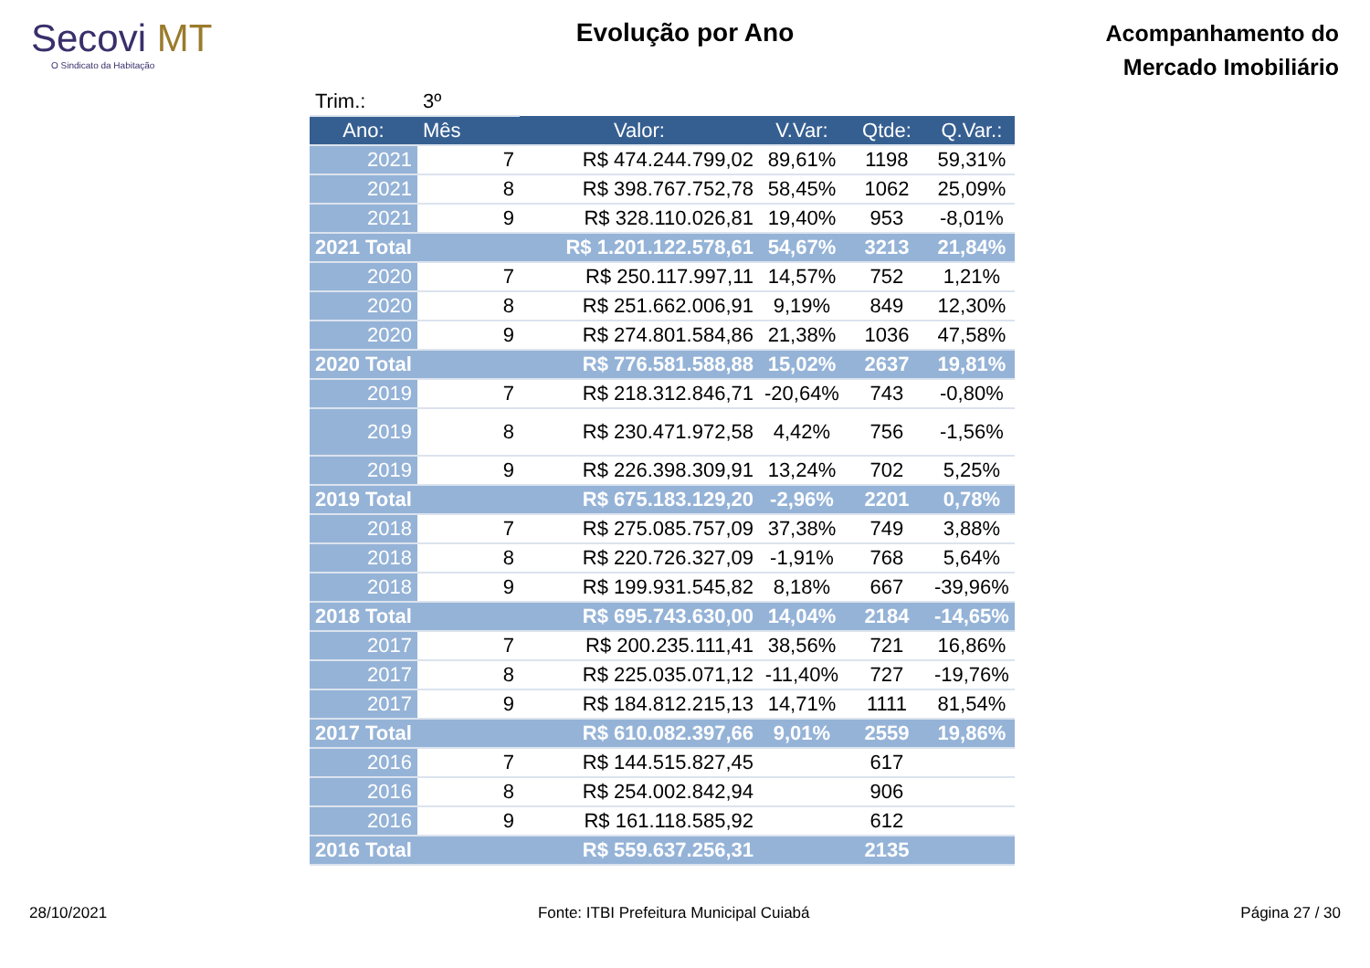Secovi MT
O Sindicato da Habitação
Evolução por Ano
Acompanhamento do
Mercado Imobiliário
| Trim.: | 3º | | | | |
| Ano: | Mês | Valor: | V.Var: | Qtde: | Q.Var.: |
| 2021 | 7 | R$ 474.244.799,02 | 89,61% | 1198 | 59,31% |
| 2021 | 8 | R$ 398.767.752,78 | 58,45% | 1062 | 25,09% |
| 2021 | 9 | R$ 328.110.026,81 | 19,40% | 953 | -8,01% |
| 2021 Total | | R$ 1.201.122.578,61 | 54,67% | 3213 | 21,84% |
| 2020 | 7 | R$ 250.117.997,11 | 14,57% | 752 | 1,21% |
| 2020 | 8 | R$ 251.662.006,91 | 9,19% | 849 | 12,30% |
| 2020 | 9 | R$ 274.801.584,86 | 21,38% | 1036 | 47,58% |
| 2020 Total | | R$ 776.581.588,88 | 15,02% | 2637 | 19,81% |
| 2019 | 7 | R$ 218.312.846,71 | -20,64% | 743 | -0,80% |
| 2019 | 8 | R$ 230.471.972,58 | 4,42% | 756 | -1,56% |
| 2019 | 9 | R$ 226.398.309,91 | 13,24% | 702 | 5,25% |
| 2019 Total | | R$ 675.183.129,20 | -2,96% | 2201 | 0,78% |
| 2018 | 7 | R$ 275.085.757,09 | 37,38% | 749 | 3,88% |
| 2018 | 8 | R$ 220.726.327,09 | -1,91% | 768 | 5,64% |
| 2018 | 9 | R$ 199.931.545,82 | 8,18% | 667 | -39,96% |
| 2018 Total | | R$ 695.743.630,00 | 14,04% | 2184 | -14,65% |
| 2017 | 7 | R$ 200.235.111,41 | 38,56% | 721 | 16,86% |
| 2017 | 8 | R$ 225.035.071,12 | -11,40% | 727 | -19,76% |
| 2017 | 9 | R$ 184.812.215,13 | 14,71% | 1111 | 81,54% |
| 2017 Total | | R$ 610.082.397,66 | 9,01% | 2559 | 19,86% |
| 2016 | 7 | R$ 144.515.827,45 | | 617 | |
| 2016 | 8 | R$ 254.002.842,94 | | 906 | |
| 2016 | 9 | R$ 161.118.585,92 | | 612 | |
| 2016 Total | | R$ 559.637.256,31 | | 2135 | |
28/10/2021 Fonte: ITBI Prefeitura Municipal Cuiabá Página 27 / 30